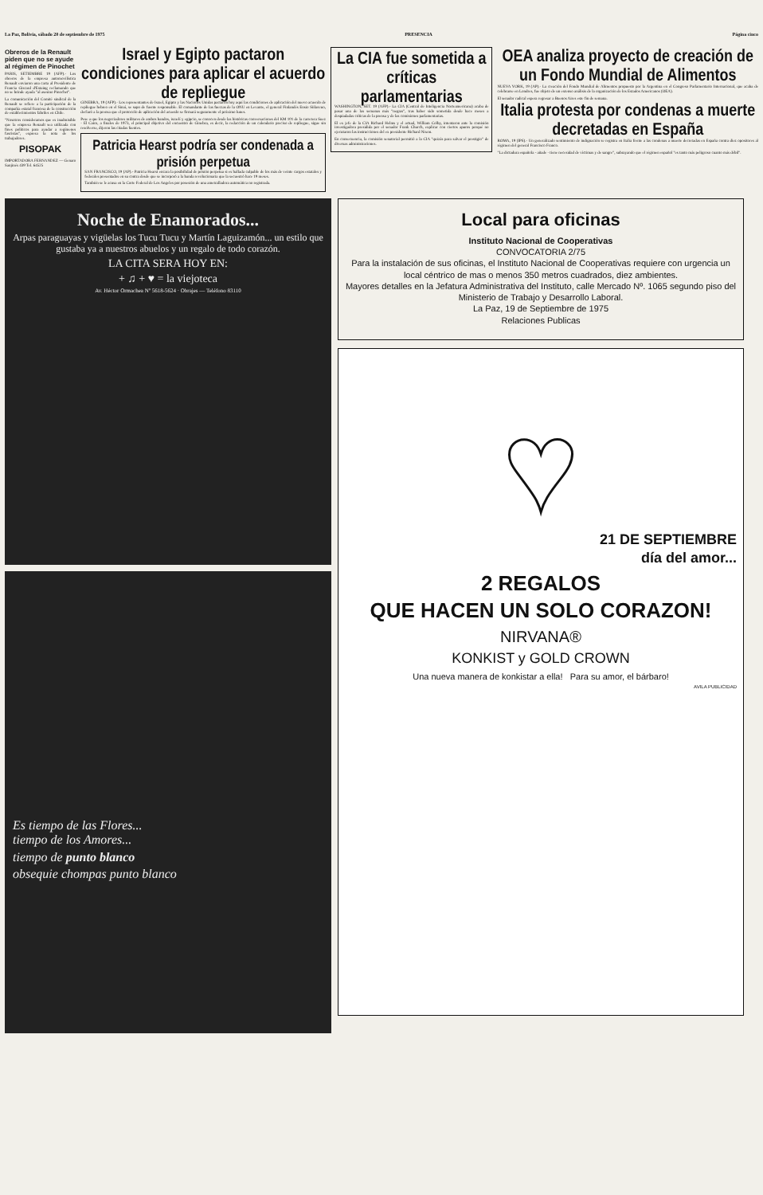La Paz, Bolivia, sábado 20 de septiembre de 1975 PRESENCIA Página cinco
Obreros de la Renault piden que no se ayude al régimen de Pinochet
PARIS, SETIEMBRE 19 (AFP).- Los obreros de la empresa automovilística Renault enviaron una carta al Presidente de Francia Giscard d'Estaing reclamando que no se brinde ayuda "al asesino Pinochet".
La comunicación del Comité sindical de la Renault se refiere a la participación de la compañía estatal francesa de la construcción de establecimientos fabriles en Chile.
"Nosotros consideramos que es inadmisible que la empresa Renault sea utilizada con fines políticos para ayudar a regímenes fascistas", expresa la nota de los trabajadores.
PISOPAK
IMPORTADORA FERNANDEZ — Genaro Sanjinés 439 Tel. 64525
Israel y Egipto pactaron condiciones para aplicar el acuerdo de repliegue
GINEBRA, 19 (AFP).- Los representantes de Israel, Egipto y las Naciones Unidas pactaron hoy aquí las condiciones de aplicación del nuevo acuerdo de repliegue hebreo en el Sinaí, se supo de fuente responsable. El comandante de las fuerzas de la ONU en Levante, el general Finlandés Ensio Siilasvuo, declaró a la prensa que el protocolo de aplicación del acuerdo se firmará seguramente el próximo lunes.
Pese a que los negociadores militares de ambos bandos, israelí y egipcio, se conocen desde las históricas conversaciones del KM 101 de la carretera Suez - El Cairo, a finales de 1973, el principal objetivo del encuentro de Ginebra, es decir, la redacción de un calendario preciso de repliegue, sigue sin resolverse, dijeron las citadas fuentes.
Patricia Hearst podría ser condenada a prisión perpetua
SAN FRANCISCO, 19 (AP).- Patricia Hearst encara la posibilidad de prisión perpetua si es hallada culpable de los más de veinte cargos estatales y federales presentados en su contra desde que se incorporó a la banda revolucionaria que la secuestró hace 19 meses.
También se le acusa en la Corte Federal de Los Angeles por posesión de una ametralladora automática no registrada.
La CIA fue sometida a críticas parlamentarias
WASHINGTON, SET. 19 (AFP).- La CIA (Central de Inteligencia Norteamericana) acaba de pasar una de las semanas más "negras", tras haber sido sometida desde hace meses a despiadadas críticas de la prensa y de las comisiones parlamentarias.
El ex jefe de la CIA Richard Helms y el actual, William Colby, intentaron ante la comisión investigadora presidida por el senador Frank Church, explicar con ciertos apuros porqué no ejecutaron las instrucciones del ex presidente Richard Nixon.
En consecuencia, la comisión senatorial permitió a la CIA "quizás para salvar el prestigio" de diversas administraciones.
OEA analiza proyecto de creación de un Fondo Mundial de Alimentos
NUEVA YORK, 19 (AP).- La creación del Fondo Mundial de Alimentos propuesto por la Argentina en el Congreso Parlamentario Internacional, que acaba de celebrarse en Londres, fue objeto de un extenso análisis de la organización de los Estados Americanos (OEA).
El senador radical espera regresar a Buenos Aires este fin de semana.
Italia protesta por condenas a muerte decretadas en España
ROMA, 19 (IPS).- Un generalizado sentimiento de indignación se registra en Italia frente a las condenas a muerte decretadas en España contra diez opositores al régimen del general Francisco Franco.
"La dictadura española - añade - tiene necesidad de víctimas y de sangre", subrayando que el régimen español "es tanto más peligroso cuanto más débil".
Noche de Enamorados...
Arpas paraguayas y vigüelas los Tucu Tucu y Martín Laguizamón... un estilo que gustaba ya a nuestros abuelos y un regalo de todo corazón.
LA CITA SERA HOY EN:
+ ♫ + ♥ = la viejoteca
Av. Héctor Ormachea Nº 5618-5624 · Obrajes — Teléfono 83110
Es tiempo de las Flores...
tiempo de los Amores...
tiempo de punto blanco
obsequie chompas punto blanco
Local para oficinas
Instituto Nacional de Cooperativas
CONVOCATORIA 2/75
Para la instalación de sus oficinas, el Instituto Nacional de Cooperativas requiere con urgencia un local céntrico de mas o menos 350 metros cuadrados, diez ambientes.
Mayores detalles en la Jefatura Administrativa del Instituto, calle Mercado Nº. 1065 segundo piso del Ministerio de Trabajo y Desarrollo Laboral.
La Paz, 19 de Septiembre de 1975
Relaciones Publicas
♥
21 DE SEPTIEMBRE
día del amor...
2 REGALOS
QUE HACEN UN SOLO CORAZON!
NIRVANA®
KONKIST y GOLD CROWN
Una nueva manera de konkistar a ella! Para su amor, el bárbaro!
AVILA PUBLICIDAD